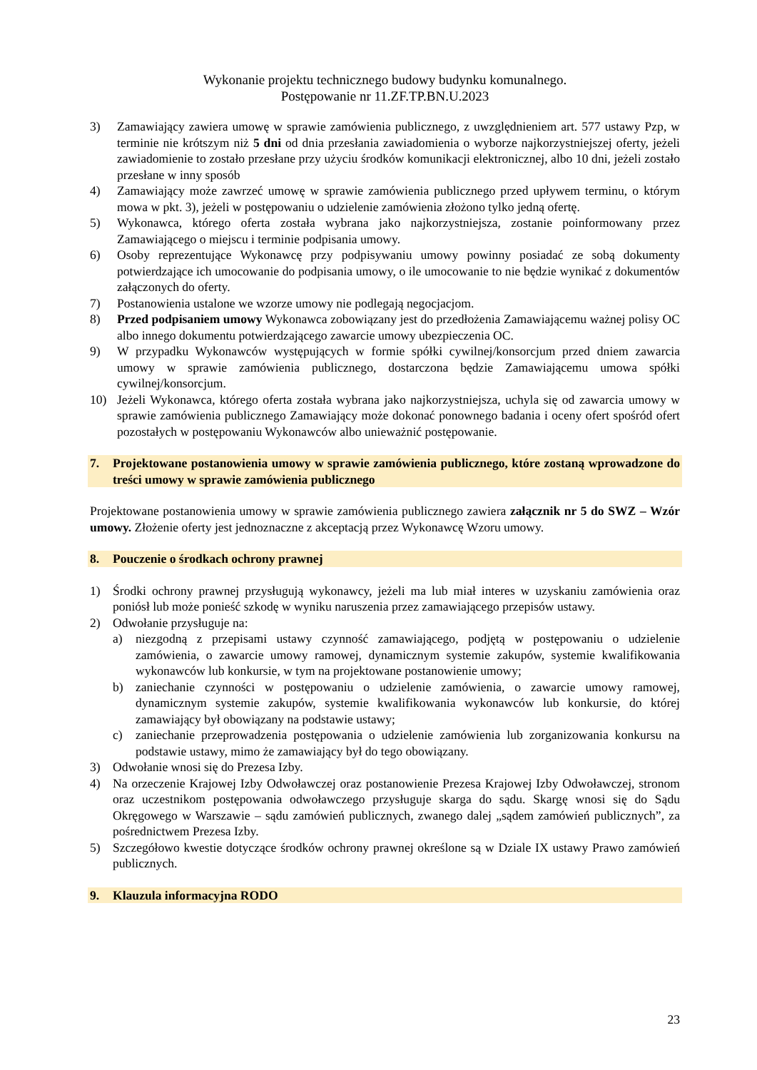Wykonanie projektu technicznego budowy budynku komunalnego.
Postępowanie nr 11.ZF.TP.BN.U.2023
3) Zamawiający zawiera umowę w sprawie zamówienia publicznego, z uwzględnieniem art. 577 ustawy Pzp, w terminie nie krótszym niż 5 dni od dnia przesłania zawiadomienia o wyborze najkorzystniejszej oferty, jeżeli zawiadomienie to zostało przesłane przy użyciu środków komunikacji elektronicznej, albo 10 dni, jeżeli zostało przesłane w inny sposób
4) Zamawiający może zawrzeć umowę w sprawie zamówienia publicznego przed upływem terminu, o którym mowa w pkt. 3), jeżeli w postępowaniu o udzielenie zamówienia złożono tylko jedną ofertę.
5) Wykonawca, którego oferta została wybrana jako najkorzystniejsza, zostanie poinformowany przez Zamawiającego o miejscu i terminie podpisania umowy.
6) Osoby reprezentujące Wykonawcę przy podpisywaniu umowy powinny posiadać ze sobą dokumenty potwierdzające ich umocowanie do podpisania umowy, o ile umocowanie to nie będzie wynikać z dokumentów załączonych do oferty.
7) Postanowienia ustalone we wzorze umowy nie podlegają negocjacjom.
8) Przed podpisaniem umowy Wykonawca zobowiązany jest do przedłożenia Zamawiającemu ważnej polisy OC albo innego dokumentu potwierdzającego zawarcie umowy ubezpieczenia OC.
9) W przypadku Wykonawców występujących w formie spółki cywilnej/konsorcjum przed dniem zawarcia umowy w sprawie zamówienia publicznego, dostarczona będzie Zamawiającemu umowa spółki cywilnej/konsorcjum.
10) Jeżeli Wykonawca, którego oferta została wybrana jako najkorzystniejsza, uchyla się od zawarcia umowy w sprawie zamówienia publicznego Zamawiający może dokonać ponownego badania i oceny ofert spośród ofert pozostałych w postępowaniu Wykonawców albo unieważnić postępowanie.
7. Projektowane postanowienia umowy w sprawie zamówienia publicznego, które zostaną wprowadzone do treści umowy w sprawie zamówienia publicznego
Projektowane postanowienia umowy w sprawie zamówienia publicznego zawiera załącznik nr 5 do SWZ – Wzór umowy. Złożenie oferty jest jednoznaczne z akceptacją przez Wykonawcę Wzoru umowy.
8. Pouczenie o środkach ochrony prawnej
1) Środki ochrony prawnej przysługują wykonawcy, jeżeli ma lub miał interes w uzyskaniu zamówienia oraz poniósł lub może ponieść szkodę w wyniku naruszenia przez zamawiającego przepisów ustawy.
2) Odwołanie przysługuje na:
a) niezgodną z przepisami ustawy czynność zamawiającego, podjętą w postępowaniu o udzielenie zamówienia, o zawarcie umowy ramowej, dynamicznym systemie zakupów, systemie kwalifikowania wykonawców lub konkursie, w tym na projektowane postanowienie umowy;
b) zaniechanie czynności w postępowaniu o udzielenie zamówienia, o zawarcie umowy ramowej, dynamicznym systemie zakupów, systemie kwalifikowania wykonawców lub konkursie, do której zamawiający był obowiązany na podstawie ustawy;
c) zaniechanie przeprowadzenia postępowania o udzielenie zamówienia lub zorganizowania konkursu na podstawie ustawy, mimo że zamawiający był do tego obowiązany.
3) Odwołanie wnosi się do Prezesa Izby.
4) Na orzeczenie Krajowej Izby Odwoławczej oraz postanowienie Prezesa Krajowej Izby Odwoławczej, stronom oraz uczestnikom postępowania odwoławczego przysługuje skarga do sądu. Skargę wnosi się do Sądu Okręgowego w Warszawie – sądu zamówień publicznych, zwanego dalej „sądem zamówień publicznych”, za pośrednictwem Prezesa Izby.
5) Szczegółowo kwestie dotyczące środków ochrony prawnej określone są w Dziale IX ustawy Prawo zamówień publicznych.
9. Klauzula informacyjna RODO
23